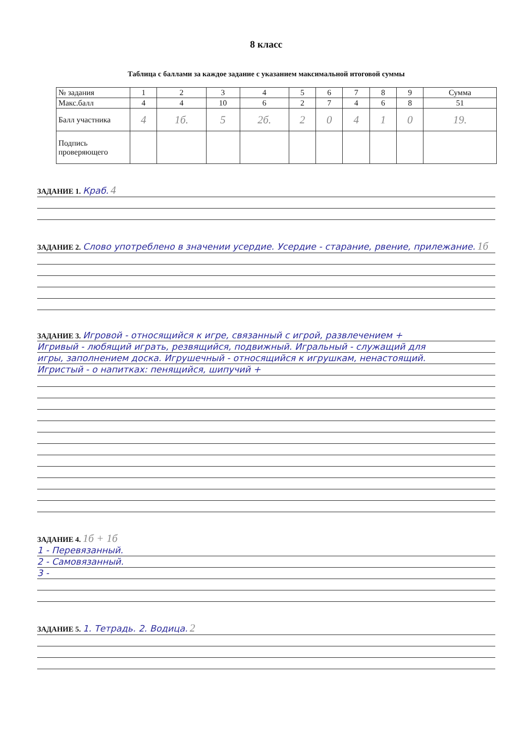8 класс
Таблица с баллами за каждое задание с указанием максимальной итоговой суммы
| № задания | 1 | 2 | 3 | 4 | 5 | 6 | 7 | 8 | 9 | Сумма |
| Макс.балл | 4 | 4 | 10 | 6 | 2 | 7 | 4 | 6 | 8 | 51 |
| Балл участника | 4 | 1б. | 5 | 2б. | 2 | 0 | 4 | 1 | 0 | 19. |
| Подпись проверяющего | | | | | | | | | | |
ЗАДАНИЕ 1. Краб. 4
ЗАДАНИЕ 2. Слово употреблено в значении усердие. Усердие - старание, рвение, прилежание. 1б
ЗАДАНИЕ 3. Игровой - относящийся к игре, связанный с игрой, развлечением +
Игривый - любящий играть, резвящийся, подвижный. Игральный - служащий для
игры, заполнением доска. Игрушечный - относящийся к игрушкам, ненастоящий.
Игристый - о напитках: пенящийся, шипучий +
ЗАДАНИЕ 4. 1б + 1б
1 - Перевязанный.
2 - Самовязанный.
3 -
ЗАДАНИЕ 5. 1. Тетрадь. 2. Водица. 2